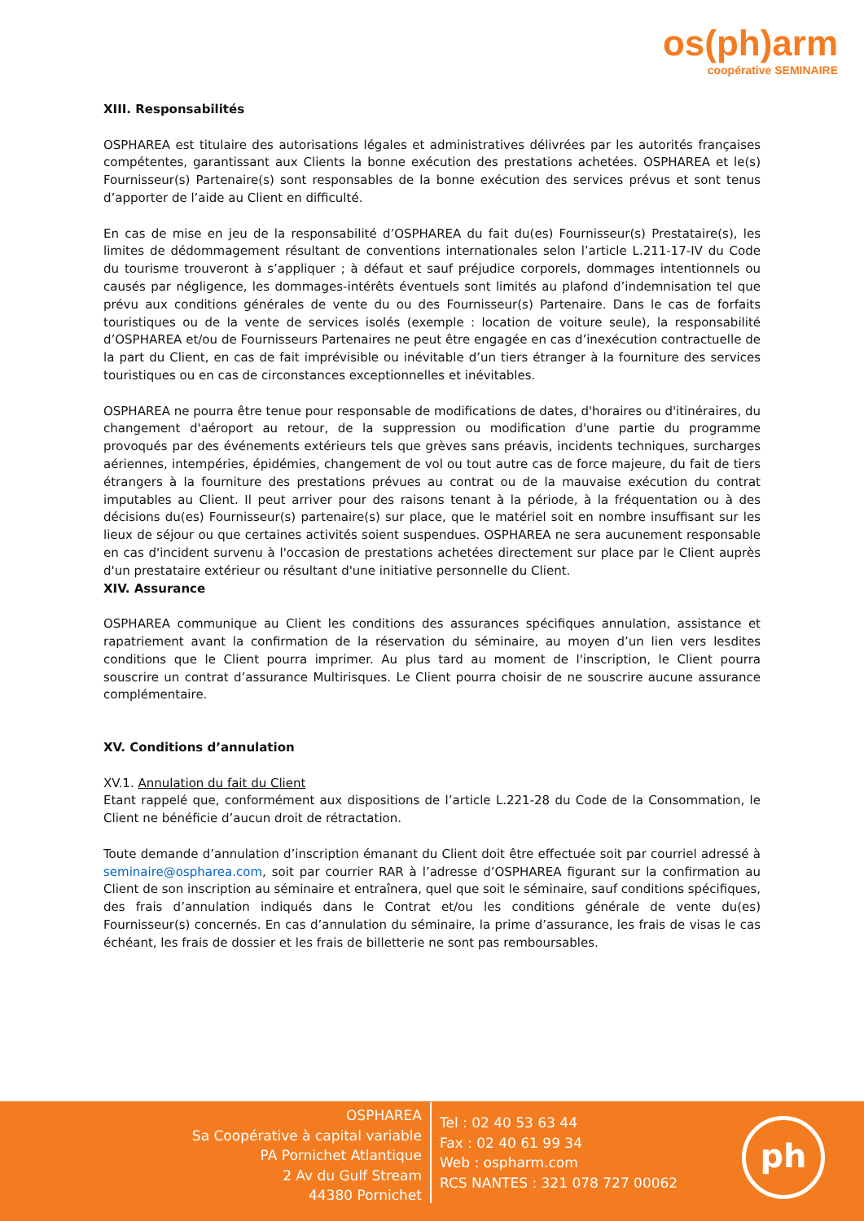os(ph)arm
coopérative SEMINAIRE
XIII. Responsabilités
OSPHAREA est titulaire des autorisations légales et administratives délivrées par les autorités françaises compétentes, garantissant aux Clients la bonne exécution des prestations achetées. OSPHAREA et le(s) Fournisseur(s) Partenaire(s) sont responsables de la bonne exécution des services prévus et sont tenus d’apporter de l’aide au Client en difficulté.
En cas de mise en jeu de la responsabilité d’OSPHAREA du fait du(es) Fournisseur(s) Prestataire(s), les limites de dédommagement résultant de conventions internationales selon l’article L.211-17-IV du Code du tourisme trouveront à s’appliquer ; à défaut et sauf préjudice corporels, dommages intentionnels ou causés par négligence, les dommages-intérêts éventuels sont limités au plafond d’indemnisation tel que prévu aux conditions générales de vente du ou des Fournisseur(s) Partenaire. Dans le cas de forfaits touristiques ou de la vente de services isolés (exemple : location de voiture seule), la responsabilité d’OSPHAREA et/ou de Fournisseurs Partenaires ne peut être engagée en cas d’inexécution contractuelle de la part du Client, en cas de fait imprévisible ou inévitable d’un tiers étranger à la fourniture des services touristiques ou en cas de circonstances exceptionnelles et inévitables.
OSPHAREA ne pourra être tenue pour responsable de modifications de dates, d'horaires ou d'itinéraires, du changement d'aéroport au retour, de la suppression ou modification d'une partie du programme provoqués par des événements extérieurs tels que grèves sans préavis, incidents techniques, surcharges aériennes, intempéries, épidémies, changement de vol ou tout autre cas de force majeure, du fait de tiers étrangers à la fourniture des prestations prévues au contrat ou de la mauvaise exécution du contrat imputables au Client. Il peut arriver pour des raisons tenant à la période, à la fréquentation ou à des décisions du(es) Fournisseur(s) partenaire(s) sur place, que le matériel soit en nombre insuffisant sur les lieux de séjour ou que certaines activités soient suspendues. OSPHAREA ne sera aucunement responsable en cas d'incident survenu à l'occasion de prestations achetées directement sur place par le Client auprès d'un prestataire extérieur ou résultant d'une initiative personnelle du Client.
XIV. Assurance
OSPHAREA communique au Client les conditions des assurances spécifiques annulation, assistance et rapatriement avant la confirmation de la réservation du séminaire, au moyen d’un lien vers lesdites conditions que le Client pourra imprimer. Au plus tard au moment de l'inscription, le Client pourra souscrire un contrat d’assurance Multirisques. Le Client pourra choisir de ne souscrire aucune assurance complémentaire.
XV. Conditions d’annulation
XV.1. Annulation du fait du Client
Etant rappelé que, conformément aux dispositions de l’article L.221-28 du Code de la Consommation, le Client ne bénéficie d’aucun droit de rétractation.
Toute demande d’annulation d’inscription émanant du Client doit être effectuée soit par courriel adressé à seminaire@ospharea.com, soit par courrier RAR à l’adresse d’OSPHAREA figurant sur la confirmation au Client de son inscription au séminaire et entraînera, quel que soit le séminaire, sauf conditions spécifiques, des frais d’annulation indiqués dans le Contrat et/ou les conditions générale de vente du(es) Fournisseur(s) concernés. En cas d’annulation du séminaire, la prime d’assurance, les frais de visas le cas échéant, les frais de dossier et les frais de billetterie ne sont pas remboursables.
OSPHAREA
Sa Coopérative à capital variable
PA Pornichet Atlantique
2 Av du Gulf Stream
44380 Pornichet
Tel : 02 40 53 63 44
Fax : 02 40 61 99 34
Web : ospharm.com
RCS NANTES : 321 078 727 00062
ph